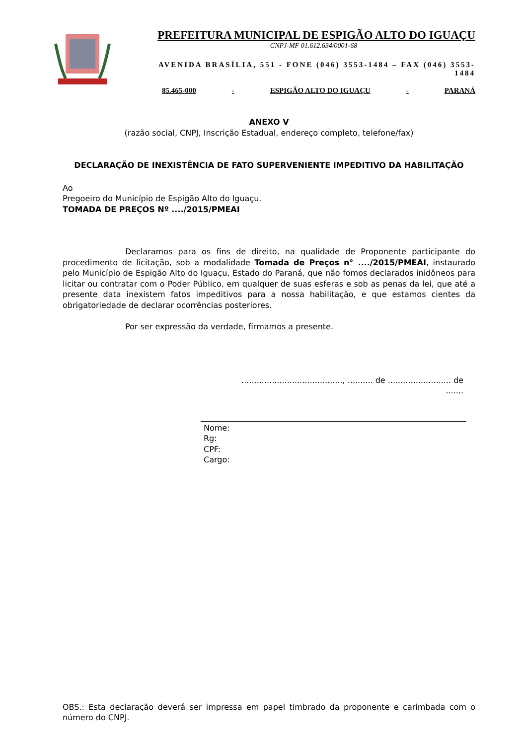PREFEITURA MUNICIPAL DE ESPIGÃO ALTO DO IGUAÇU
CNPJ-MF 01.612.634/0001-68
AVENIDA BRASÍLIA, 551 - FONE (046) 3553-1484 – FAX (046) 3553-1484
85.465-000 - ESPIGÃO ALTO DO IGUAÇU - PARANÁ
ANEXO V
(razão social, CNPJ, Inscrição Estadual, endereço completo, telefone/fax)
DECLARAÇÃO DE INEXISTÊNCIA DE FATO SUPERVENIENTE IMPEDITIVO DA HABILITAÇÃO
Ao
Pregoeiro do Município de Espigão Alto do Iguaçu.
TOMADA DE PREÇOS Nº ..../2015/PMEAI
Declaramos para os fins de direito, na qualidade de Proponente participante do procedimento de licitação, sob a modalidade Tomada de Preços n° ..../2015/PMEAI, instaurado pelo Município de Espigão Alto do Iguaçu, Estado do Paraná, que não fomos declarados inidôneos para licitar ou contratar com o Poder Público, em qualquer de suas esferas e sob as penas da lei, que até a presente data inexistem fatos impeditivos para a nossa habilitação, e que estamos cientes da obrigatoriedade de declarar ocorrências posteriores.
Por ser expressão da verdade, firmamos a presente.
........................................, .......... de ......................... de .......
Nome:
Rg:
CPF:
Cargo:
OBS.: Esta declaração deverá ser impressa em papel timbrado da proponente e carimbada com o número do CNPJ.